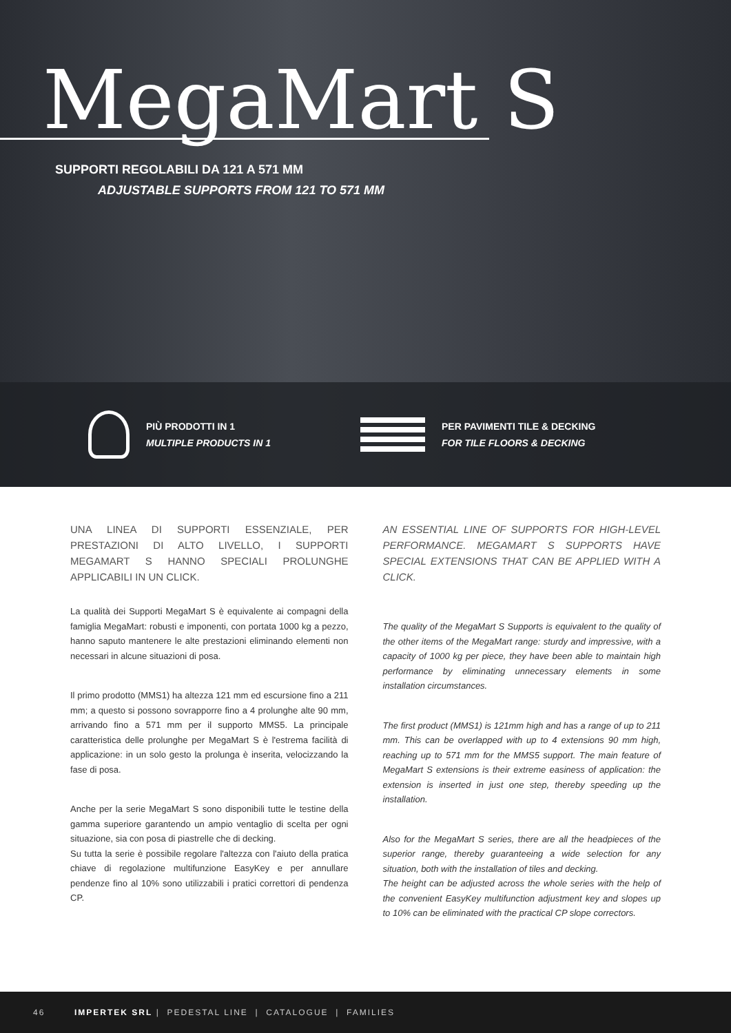MegaMart S
SUPPORTI REGOLABILI DA 121 A 571 MM
ADJUSTABLE SUPPORTS FROM 121 TO 571 MM
PIÙ PRODOTTI IN 1
MULTIPLE PRODUCTS IN 1
PER PAVIMENTI TILE & DECKING
FOR TILE FLOORS & DECKING
UNA LINEA DI SUPPORTI ESSENZIALE, PER PRESTAZIONI DI ALTO LIVELLO, I SUPPORTI MEGAMART S HANNO SPECIALI PROLUNGHE APPLICABILI IN UN CLICK.
La qualità dei Supporti MegaMart S è equivalente ai compagni della famiglia MegaMart: robusti e imponenti, con portata 1000 kg a pezzo, hanno saputo mantenere le alte prestazioni eliminando elementi non necessari in alcune situazioni di posa.
Il primo prodotto (MMS1) ha altezza 121 mm ed escursione fino a 211 mm; a questo si possono sovrapporre fino a 4 prolunghe alte 90 mm, arrivando fino a 571 mm per il supporto MMS5. La principale caratteristica delle prolunghe per MegaMart S è l'estrema facilità di applicazione: in un solo gesto la prolunga è inserita, velocizzando la fase di posa.
Anche per la serie MegaMart S sono disponibili tutte le testine della gamma superiore garantendo un ampio ventaglio di scelta per ogni situazione, sia con posa di piastrelle che di decking.
Su tutta la serie è possibile regolare l'altezza con l'aiuto della pratica chiave di regolazione multifunzione EasyKey e per annullare pendenze fino al 10% sono utilizzabili i pratici correttori di pendenza CP.
AN ESSENTIAL LINE OF SUPPORTS FOR HIGH-LEVEL PERFORMANCE. MEGAMART S SUPPORTS HAVE SPECIAL EXTENSIONS THAT CAN BE APPLIED WITH A CLICK.
The quality of the MegaMart S Supports is equivalent to the quality of the other items of the MegaMart range: sturdy and impressive, with a capacity of 1000 kg per piece, they have been able to maintain high performance by eliminating unnecessary elements in some installation circumstances.
The first product (MMS1) is 121mm high and has a range of up to 211 mm. This can be overlapped with up to 4 extensions 90 mm high, reaching up to 571 mm for the MMS5 support. The main feature of MegaMart S extensions is their extreme easiness of application: the extension is inserted in just one step, thereby speeding up the installation.
Also for the MegaMart S series, there are all the headpieces of the superior range, thereby guaranteeing a wide selection for any situation, both with the installation of tiles and decking.
The height can be adjusted across the whole series with the help of the convenient EasyKey multifunction adjustment key and slopes up to 10% can be eliminated with the practical CP slope correctors.
46 IMPERTEK SRL | PEDESTAL LINE | CATALOGUE | FAMILIES